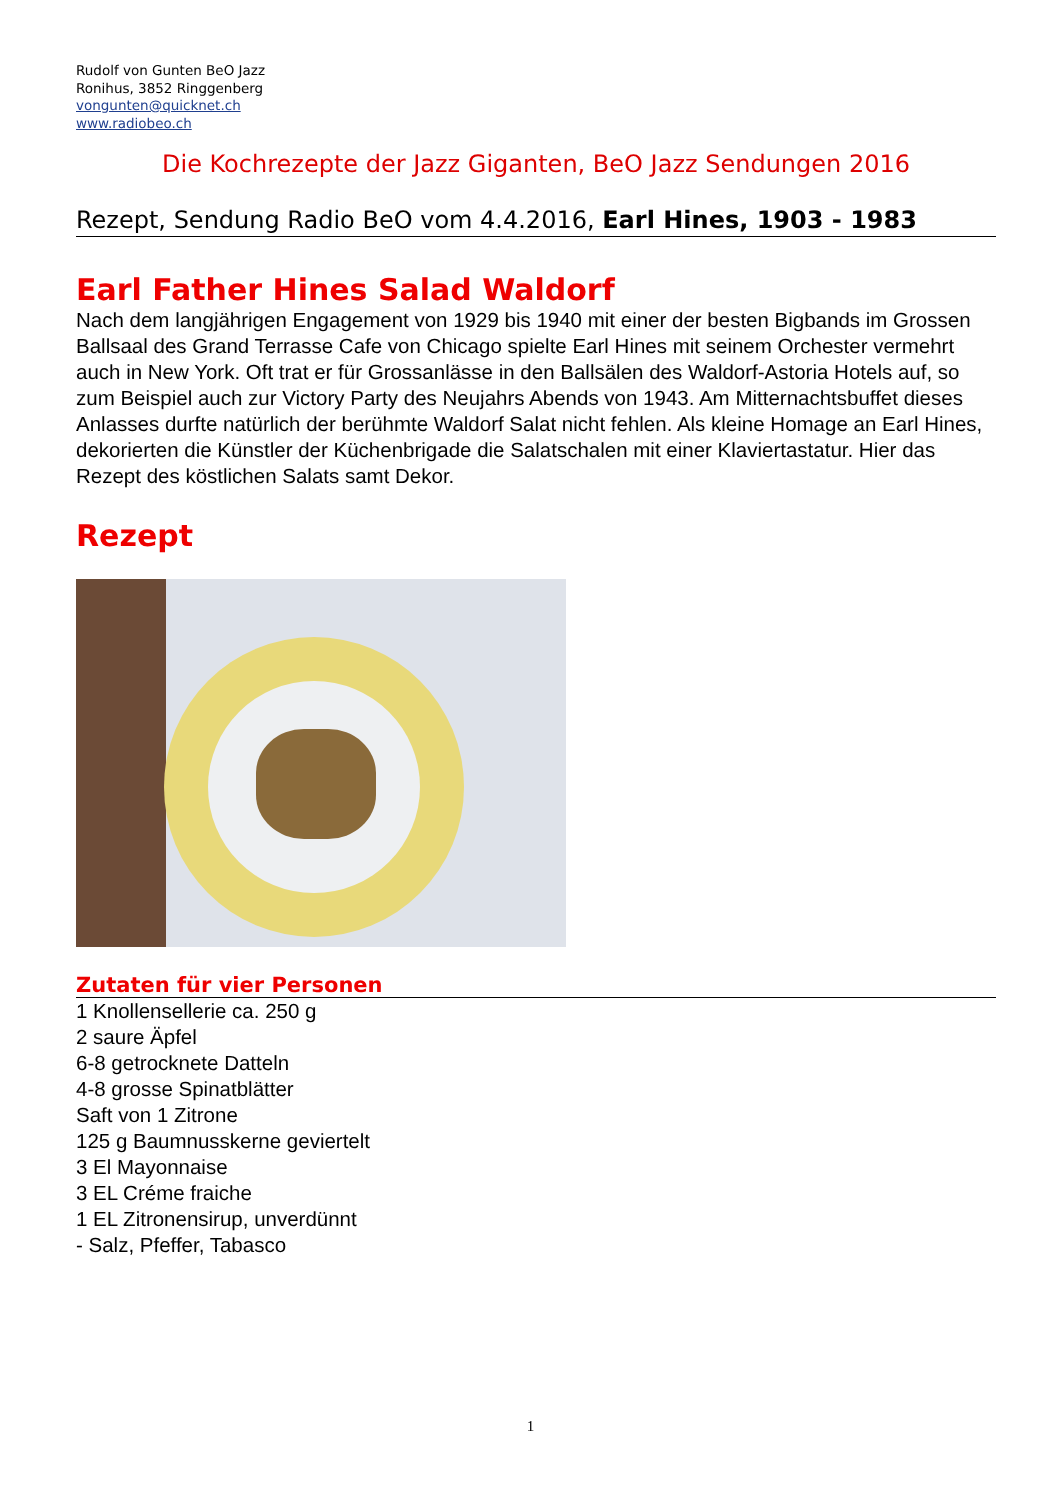Rudolf von Gunten BeO Jazz
Ronihus, 3852 Ringgenberg
vongunten@quicknet.ch
www.radiobeo.ch
Die Kochrezepte der Jazz Giganten, BeO Jazz Sendungen 2016
Rezept, Sendung Radio BeO vom 4.4.2016, Earl Hines, 1903 - 1983
Earl Father Hines Salad Waldorf
Nach dem langjährigen Engagement von 1929 bis 1940 mit einer der besten Bigbands im Grossen Ballsaal des Grand Terrasse Cafe von Chicago spielte Earl Hines mit seinem Orchester vermehrt auch in New York. Oft trat er für Grossanlässe in den Ballsälen des Waldorf-Astoria Hotels auf, so zum Beispiel auch zur Victory Party des Neujahrs Abends von 1943. Am Mitternachtsbuffet dieses Anlasses durfte natürlich der berühmte Waldorf Salat nicht fehlen. Als kleine Homage an Earl Hines, dekorierten die Künstler der Küchenbrigade die Salatschalen mit einer Klaviertastatur. Hier das Rezept des köstlichen Salats samt Dekor.
Rezept
Zutaten für vier Personen
1 Knollensellerie ca. 250 g
2 saure Äpfel
6-8 getrocknete Datteln
4-8 grosse Spinatblätter
Saft von 1 Zitrone
125 g Baumnusskerne geviertelt
3 El Mayonnaise
3 EL Créme fraiche
1 EL Zitronensirup, unverdünnt
- Salz, Pfeffer, Tabasco
1